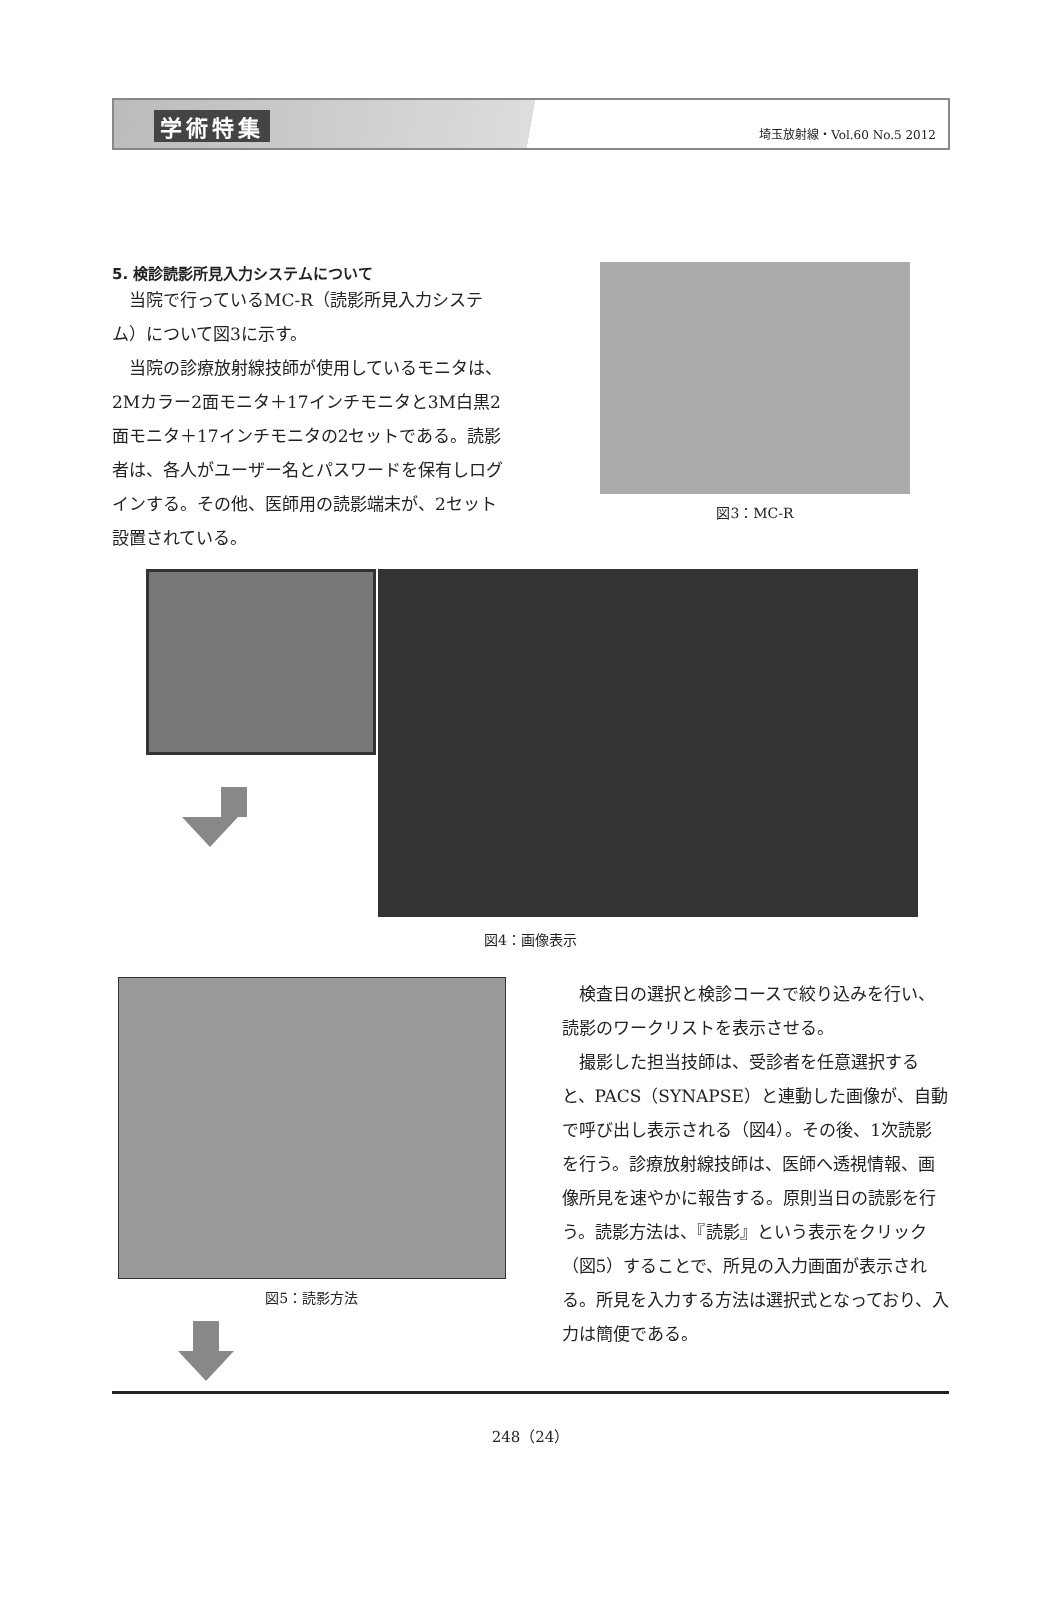学術特集 埼玉放射線・Vol.60 No.5 2012
5. 検診読影所見入力システムについて
当院で行っているMC-R（読影所見入力システム）について図3に示す。
当院の診療放射線技師が使用しているモニタは、2Mカラー2面モニタ＋17インチモニタと3M白黒2面モニタ＋17インチモニタの2セットである。読影者は、各人がユーザー名とパスワードを保有しログインする。その他、医師用の読影端末が、2セット設置されている。
図3：MC-R
図4：画像表示
図5：読影方法
検査日の選択と検診コースで絞り込みを行い、読影のワークリストを表示させる。
撮影した担当技師は、受診者を任意選択すると、PACS（SYNAPSE）と連動した画像が、自動で呼び出し表示される（図4）。その後、1次読影を行う。診療放射線技師は、医師へ透視情報、画像所見を速やかに報告する。原則当日の読影を行う。読影方法は、『読影』という表示をクリック（図5）することで、所見の入力画面が表示される。所見を入力する方法は選択式となっており、入力は簡便である。
248（24）